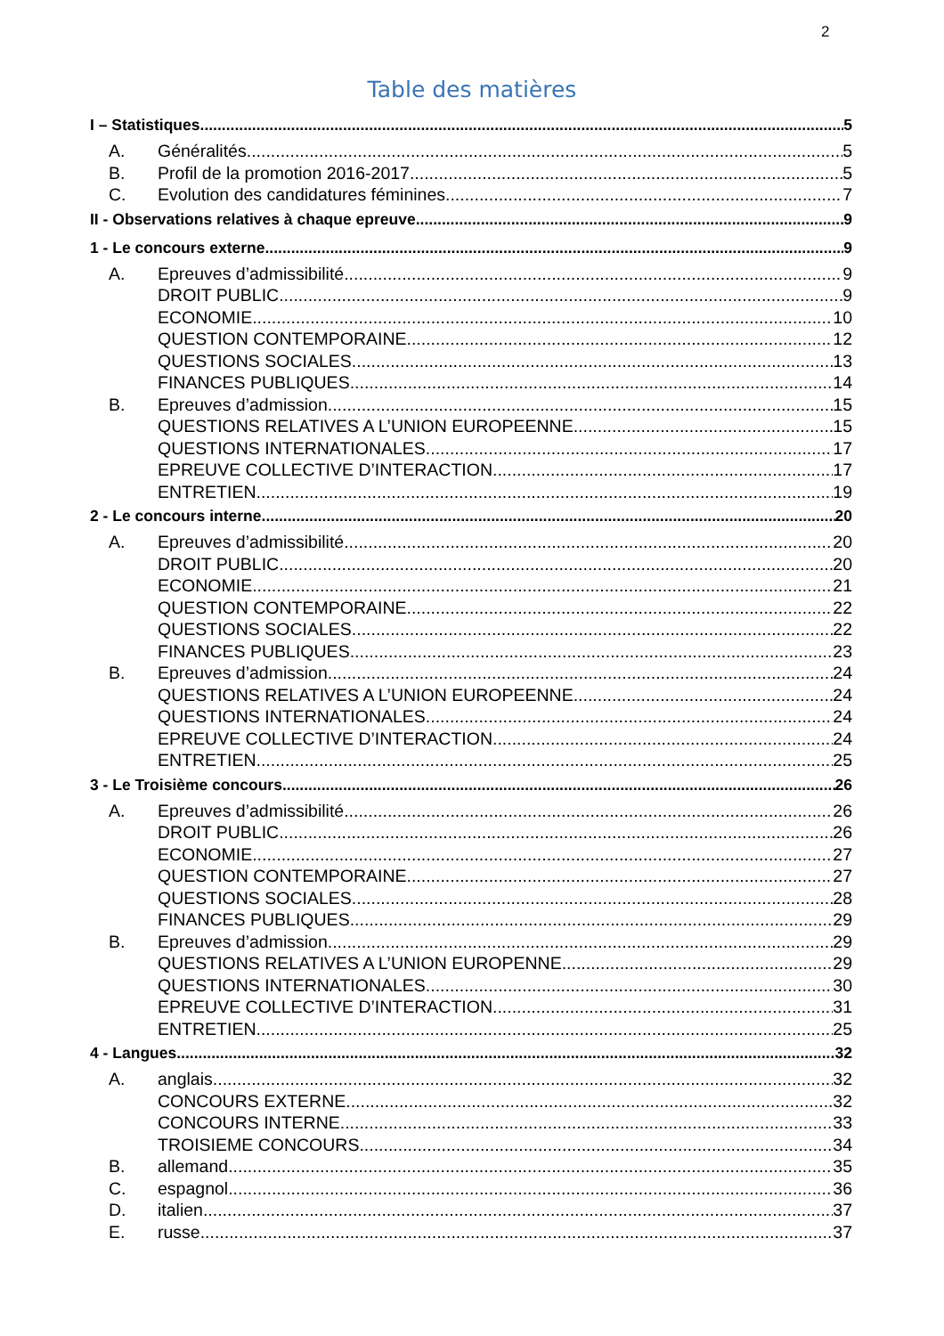2
Table des matières
I – Statistiques 5
A. Généralités 5
B. Profil de la promotion 2016-2017 5
C. Evolution des candidatures féminines 7
II - Observations relatives à chaque epreuve 9
1 - Le concours externe 9
A. Epreuves d’admissibilité 9
DROIT PUBLIC 9
ECONOMIE 10
QUESTION CONTEMPORAINE 12
QUESTIONS SOCIALES 13
FINANCES PUBLIQUES 14
B. Epreuves d’admission 15
QUESTIONS RELATIVES A L’UNION EUROPEENNE 15
QUESTIONS INTERNATIONALES 17
EPREUVE COLLECTIVE D’INTERACTION 17
ENTRETIEN 19
2 - Le concours interne 20
A. Epreuves d’admissibilité 20
DROIT PUBLIC 20
ECONOMIE 21
QUESTION CONTEMPORAINE 22
QUESTIONS SOCIALES 22
FINANCES PUBLIQUES 23
B. Epreuves d’admission 24
QUESTIONS RELATIVES A L’UNION EUROPEENNE 24
QUESTIONS INTERNATIONALES 24
EPREUVE COLLECTIVE D’INTERACTION 24
ENTRETIEN 25
3 - Le Troisième concours 26
A. Epreuves d’admissibilité 26
DROIT PUBLIC 26
ECONOMIE 27
QUESTION CONTEMPORAINE 27
QUESTIONS SOCIALES 28
FINANCES PUBLIQUES 29
B. Epreuves d’admission 29
QUESTIONS RELATIVES A L’UNION EUROPENNE 29
QUESTIONS INTERNATIONALES 30
EPREUVE COLLECTIVE D’INTERACTION 31
ENTRETIEN 25
4 - Langues 32
A. anglais 32
CONCOURS EXTERNE 32
CONCOURS INTERNE 33
TROISIEME CONCOURS 34
B. allemand 35
C. espagnol 36
D. italien 37
E. russe 37